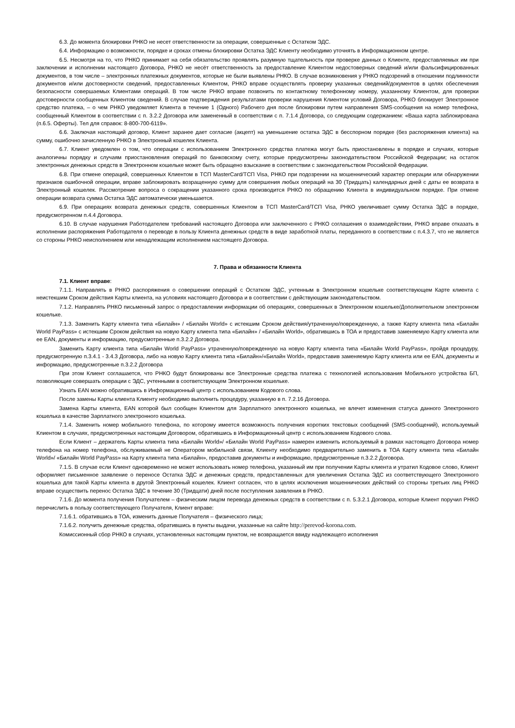6.3. До момента блокировки РНКО не несет ответственности за операции, совершенные с Остатком ЭДС.
6.4. Информацию о возможности, порядке и сроках отмены блокировки Остатка ЭДС Клиенту необходимо уточнять в Информационном центре.
6.5. Несмотря на то, что РНКО принимает на себя обязательство проявлять разумную тщательность при проверке данных о Клиенте, предоставляемых им при заключении и исполнении настоящего Договора, РНКО не несёт ответственность за предоставление Клиентом недостоверных сведений и/или фальсифицированных документов, в том числе – электронных платежных документов, которые не были выявлены РНКО. В случае возникновения у РНКО подозрений в отношении подлинности документов и/или достоверности сведений, предоставленных Клиентом, РНКО вправе осуществлять проверку указанных сведений/документов в целях обеспечения безопасности совершаемых Клиентами операций. В том числе РНКО вправе позвонить по контактному телефонному номеру, указанному Клиентом, для проверки достоверности сообщенных Клиентом сведений. В случае подтверждения результатами проверки нарушения Клиентом условий Договора, РНКО блокирует Электронное средство платежа, – о чем РНКО уведомляет Клиента в течение 1 (Одного) Рабочего дня после блокировки путем направления SMS-сообщения на номер телефона, сообщенный Клиентом в соответствии с п. 3.2.2 Договора или замененный в соответствии с п. 7.1.4 Договора, со следующим содержанием: «Ваша карта заблокирована (п.6.5. Оферты). Тел для справок: 8-800-700-6119».
6.6. Заключая настоящий договор, Клиент заранее дает согласие (акцепт) на уменьшение остатка ЭДС в бесспорном порядке (без распоряжения клиента) на сумму, ошибочно зачисленную РНКО в Электронный кошелек Клиента.
6.7. Клиент уведомлен о том, что операции с использованием Электронного средства платежа могут быть приостановлены в порядке и случаях, которые аналогичны порядку и случаям приостановления операций по банковскому счету, которые предусмотрены законодательством Российской Федерации; на остаток электронных денежных средств в Электронном кошельке может быть обращено взыскание в соответствии с законодательством Российской Федерации.
6.8. При отмене операций, совершенных Клиентом в ТСП MasterCard/ТСП Visa, РНКО при подозрении на мошеннический характер операции или обнаружении признаков ошибочной операции, вправе заблокировать возращенную сумму для совершения любых операций на 30 (Тридцать) календарных дней с даты ее возврата в Электронный кошелек. Рассмотрение вопроса о сокращении указанного срока производится РНКО по обращению Клиента в индивидуальном порядке. При отмене операции возврата сумма Остатка ЭДС автоматически уменьшается.
6.9. При операциях возврата денежных средств, совершенных Клиентом в ТСП MasterCard/ТСП Visa, РНКО увеличивает сумму Остатка ЭДС в порядке, предусмотренном п.4.4 Договора.
6.10. В случае нарушения Работодателем требований настоящего Договора или заключенного с РНКО соглашения о взаимодействии, РНКО вправе отказать в исполнении распоряжения Работодателя о переводе в пользу Клиента денежных средств в виде заработной платы, переданного в соответствии с п.4.3.7, что не является со стороны РНКО неисполнением или ненадлежащим исполнением настоящего Договора.
7. Права и обязанности Клиента
7.1. Клиент вправе:
7.1.1. Направлять в РНКО распоряжения о совершении операций с Остатком ЭДС, учтенным в Электронном кошельке соответствующем Карте клиента с неистекшим Сроком действия Карты клиента, на условиях настоящего Договора и в соответствии с действующим законодательством.
7.1.2. Направлять РНКО письменный запрос о предоставлении информации об операциях, совершенных в Электронном кошельке/Дополнительном электронном кошельке.
7.1.3. Заменить Карту клиента типа «Билайн» / «Билайн World» с истекшим Сроком действия/утраченную/поврежденную, а также Карту клиента типа «Билайн World PayPass» с истекшим Сроком действия на новую Карту клиента типа «Билайн» / «Билайн World», обратившись в ТОА и предоставив заменяемую Карту клиента или ее EAN, документы и информацию, предусмотренные п.3.2.2 Договора.
Заменить Карту клиента типа «Билайн World PayPass» утраченную/поврежденную на новую Карту клиента типа «Билайн World PayPass», пройдя процедуру, предусмотренную п.3.4.1 - 3.4.3 Договора, либо на новую Карту клиента типа «Билайн»/«Билайн World», предоставив заменяемую Карту клиента или ее EAN, документы и информацию, предусмотренные п.3.2.2 Договора
При этом Клиент соглашается, что РНКО будут блокированы все Электронные средства платежа с технологией использования Мобильного устройства БП, позволяющие совершать операции с ЭДС, учтенными в соответствующем Электронном кошельке.
Узнать EAN можно обратившись в Информационный центр с использованием Кодового слова.
После замены Карты клиента Клиенту необходимо выполнить процедуру, указанную в п. 7.2.16 Договора.
Замена Карты клиента, EAN которой был сообщен Клиентом для Зарплатного электронного кошелька, не влечет изменения статуса данного Электронного кошелька в качестве Зарплатного электронного кошелька.
7.1.4. Заменить номер мобильного телефона, по которому имеется возможность получения коротких текстовых сообщений (SMS-сообщений), используемый Клиентом в случаях, предусмотренных настоящим Договором, обратившись в Информационный центр с использованием Кодового слова.
Если Клиент – держатель Карты клиента типа «Билайн World»/ «Билайн World PayPass» намерен изменить используемый в рамках настоящего Договора номер телефона на номер телефона, обслуживаемый не Оператором мобильной связи, Клиенту необходимо предварительно заменить в ТОА Карту клиента типа «Билайн World»/ «Билайн World PayPass» на Карту клиента типа «Билайн», предоставив документы и информацию, предусмотренные п.3.2.2 Договора.
7.1.5. В случае если Клиент одновременно не может использовать номер телефона, указанный им при получении Карты клиента и утратил Кодовое слово, Клиент оформляет письменное заявление о переносе Остатка ЭДС и денежных средств, предоставленных для увеличения Остатка ЭДС из соответствующего Электронного кошелька для такой Карты клиента в другой Электронный кошелек. Клиент согласен, что в целях исключения мошеннических действий со стороны третьих лиц РНКО вправе осуществить перенос Остатка ЭДС в течение 30 (Тридцати) дней после поступления заявления в РНКО.
7.1.6. До момента получения Получателем – физическим лицом перевода денежных средств в соответствии с п. 5.3.2.1 Договора, которые Клиент поручил РНКО перечислить в пользу соответствующего Получателя, Клиент вправе:
7.1.6.1. обратившись в ТОА, изменить данные Получателя – физического лица;
7.1.6.2. получить денежные средства, обратившись в пункты выдачи, указанные на сайте http://perevod-korona.com.
Комиссионный сбор РНКО в случаях, установленных настоящим пунктом, не возвращается ввиду надлежащего исполнения